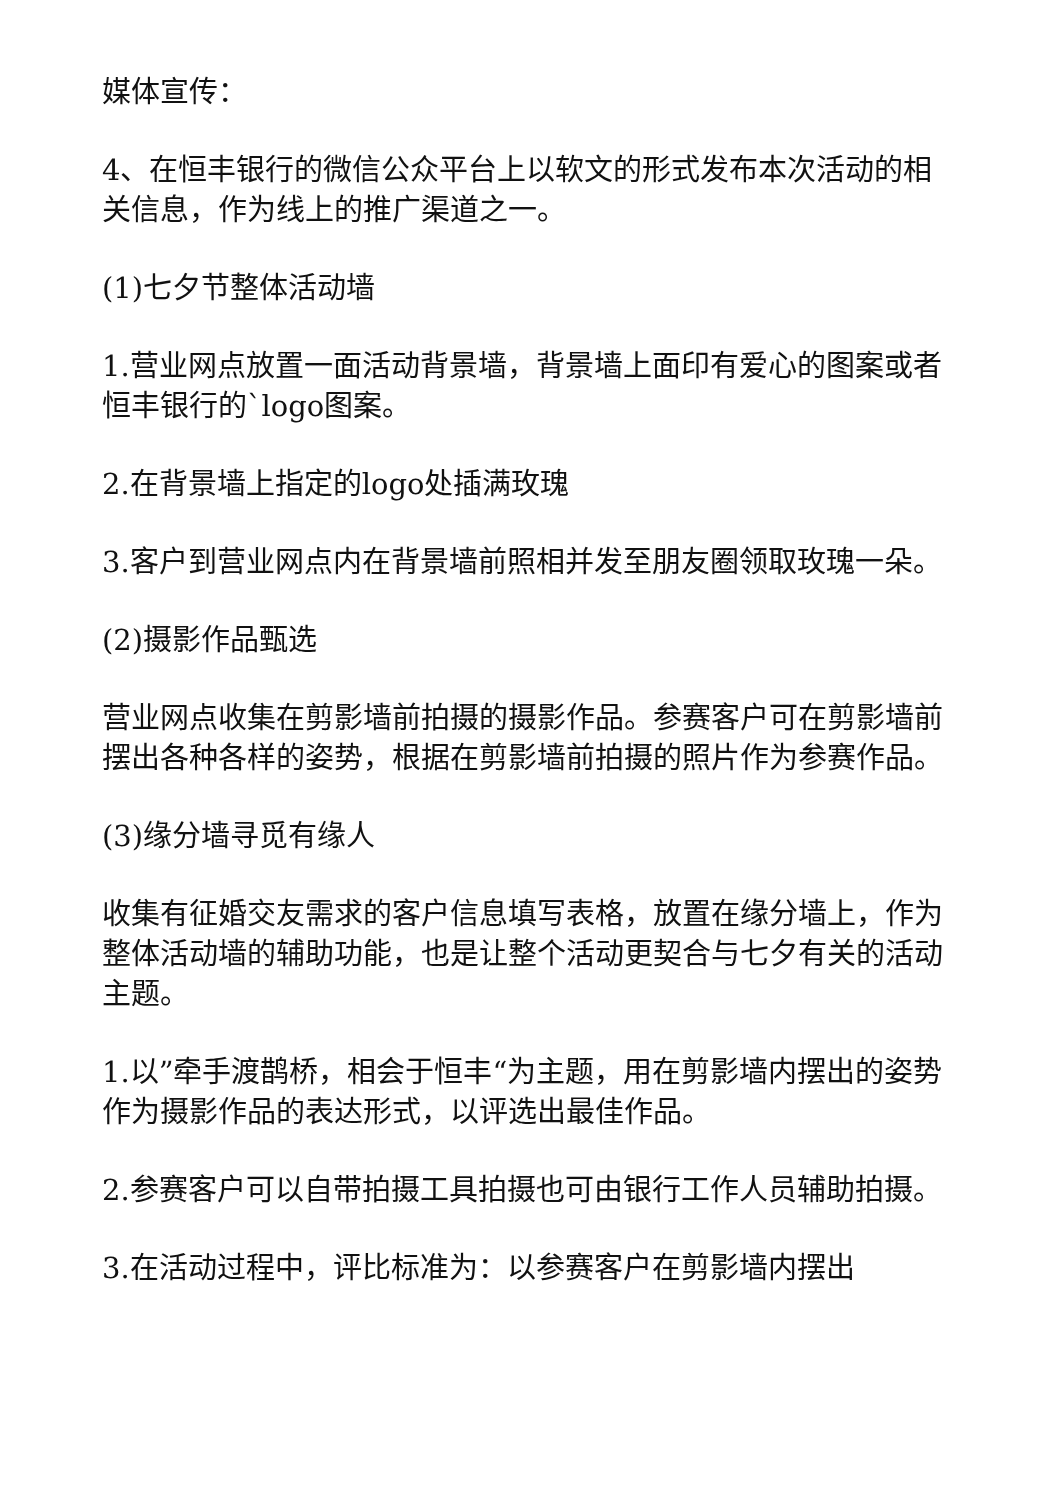媒体宣传：
4、在恒丰银行的微信公众平台上以软文的形式发布本次活动的相关信息，作为线上的推广渠道之一。
(1)七夕节整体活动墙
1.营业网点放置一面活动背景墙，背景墙上面印有爱心的图案或者恒丰银行的`logo图案。
2.在背景墙上指定的logo处插满玫瑰
3.客户到营业网点内在背景墙前照相并发至朋友圈领取玫瑰一朵。
(2)摄影作品甄选
营业网点收集在剪影墙前拍摄的摄影作品。参赛客户可在剪影墙前摆出各种各样的姿势，根据在剪影墙前拍摄的照片作为参赛作品。
(3)缘分墙寻觅有缘人
收集有征婚交友需求的客户信息填写表格，放置在缘分墙上，作为整体活动墙的辅助功能，也是让整个活动更契合与七夕有关的活动主题。
1.以”牵手渡鹊桥，相会于恒丰“为主题，用在剪影墙内摆出的姿势作为摄影作品的表达形式，以评选出最佳作品。
2.参赛客户可以自带拍摄工具拍摄也可由银行工作人员辅助拍摄。
3.在活动过程中，评比标准为：以参赛客户在剪影墙内摆出